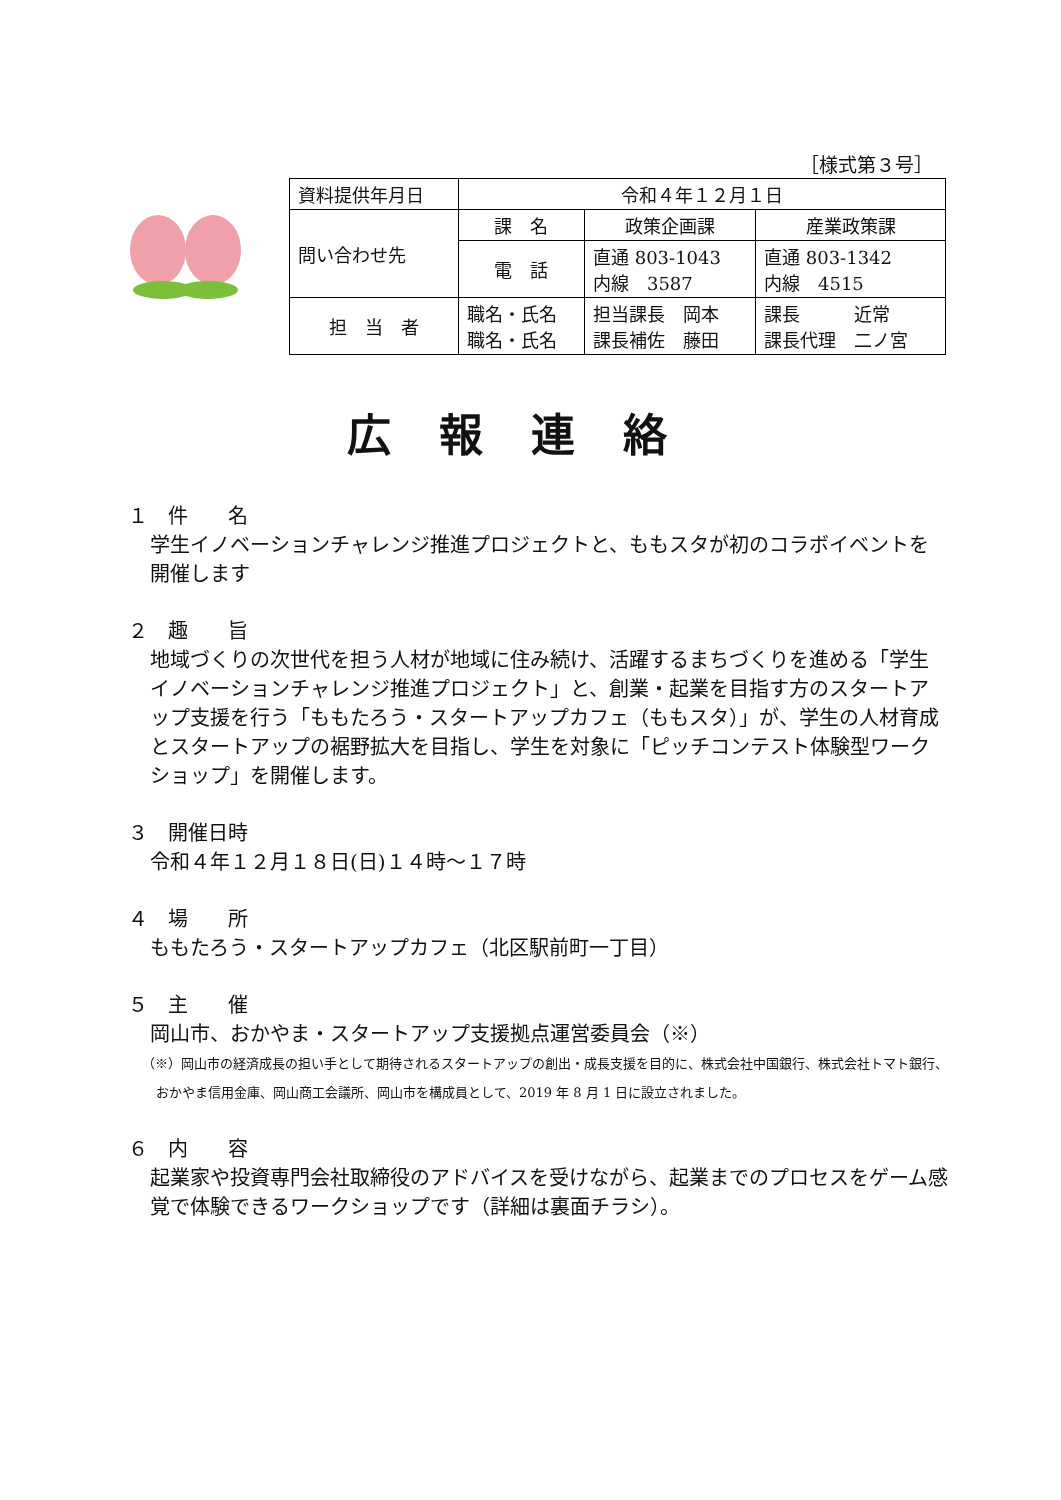［様式第３号］
| 資料提供年月日 | 令和４年１２月１日 | | |
| 問い合わせ先 | 課 名 | 政策企画課 | 産業政策課 |
| | 電 話 | 直通 803-1043 内線 3587 | 直通 803-1342 内線 4515 |
| 担 当 者 | 職名・氏名 職名・氏名 | 担当課長 岡本 課長補佐 藤田 | 課長 近常 課長代理 二ノ宮 |
広報連絡
１　件　　名
学生イノベーションチャレンジ推進プロジェクトと、ももスタが初のコラボイベントを開催します
２　趣　　旨
地域づくりの次世代を担う人材が地域に住み続け、活躍するまちづくりを進める「学生イノベーションチャレンジ推進プロジェクト」と、創業・起業を目指す方のスタートアップ支援を行う「ももたろう・スタートアップカフェ（ももスタ）」が、学生の人材育成とスタートアップの裾野拡大を目指し、学生を対象に「ピッチコンテスト体験型ワークショップ」を開催します。
３　開催日時
令和４年１２月１８日(日)１４時～１７時
４　場　　所
ももたろう・スタートアップカフェ（北区駅前町一丁目）
５　主　　催
岡山市、おかやま・スタートアップ支援拠点運営委員会（※）
（※）岡山市の経済成長の担い手として期待されるスタートアップの創出・成長支援を目的に、株式会社中国銀行、株式会社トマト銀行、おかやま信用金庫、岡山商工会議所、岡山市を構成員として、2019 年 8 月 1 日に設立されました。
６　内　　容
起業家や投資専門会社取締役のアドバイスを受けながら、起業までのプロセスをゲーム感覚で体験できるワークショップです（詳細は裏面チラシ）。